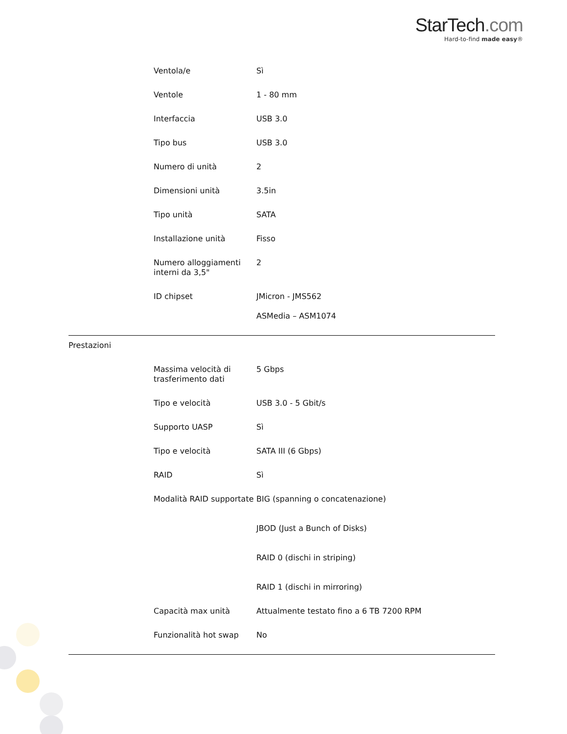StarTech.com
Hard-to-find made easy®
| | Ventola/e | Sì |
| | Ventole | 1 - 80 mm |
| | Interfaccia | USB 3.0 |
| | Tipo bus | USB 3.0 |
| | Numero di unità | 2 |
| | Dimensioni unità | 3.5in |
| | Tipo unità | SATA |
| | Installazione unità | Fisso |
| | Numero alloggiamenti interni da 3,5" | 2 |
| | ID chipset | JMicron - JMS562 ASMedia – ASM1074 |
| Prestazioni | | |
| | Massima velocità di trasferimento dati | 5 Gbps |
| | Tipo e velocità | USB 3.0 - 5 Gbit/s |
| | Supporto UASP | Sì |
| | Tipo e velocità | SATA III (6 Gbps) |
| | RAID | Sì |
| | Modalità RAID supportate | BIG (spanning o concatenazione) JBOD (Just a Bunch of Disks) RAID 0 (dischi in striping) RAID 1 (dischi in mirroring) |
| | Capacità max unità | Attualmente testato fino a 6 TB 7200 RPM |
| | Funzionalità hot swap | No |